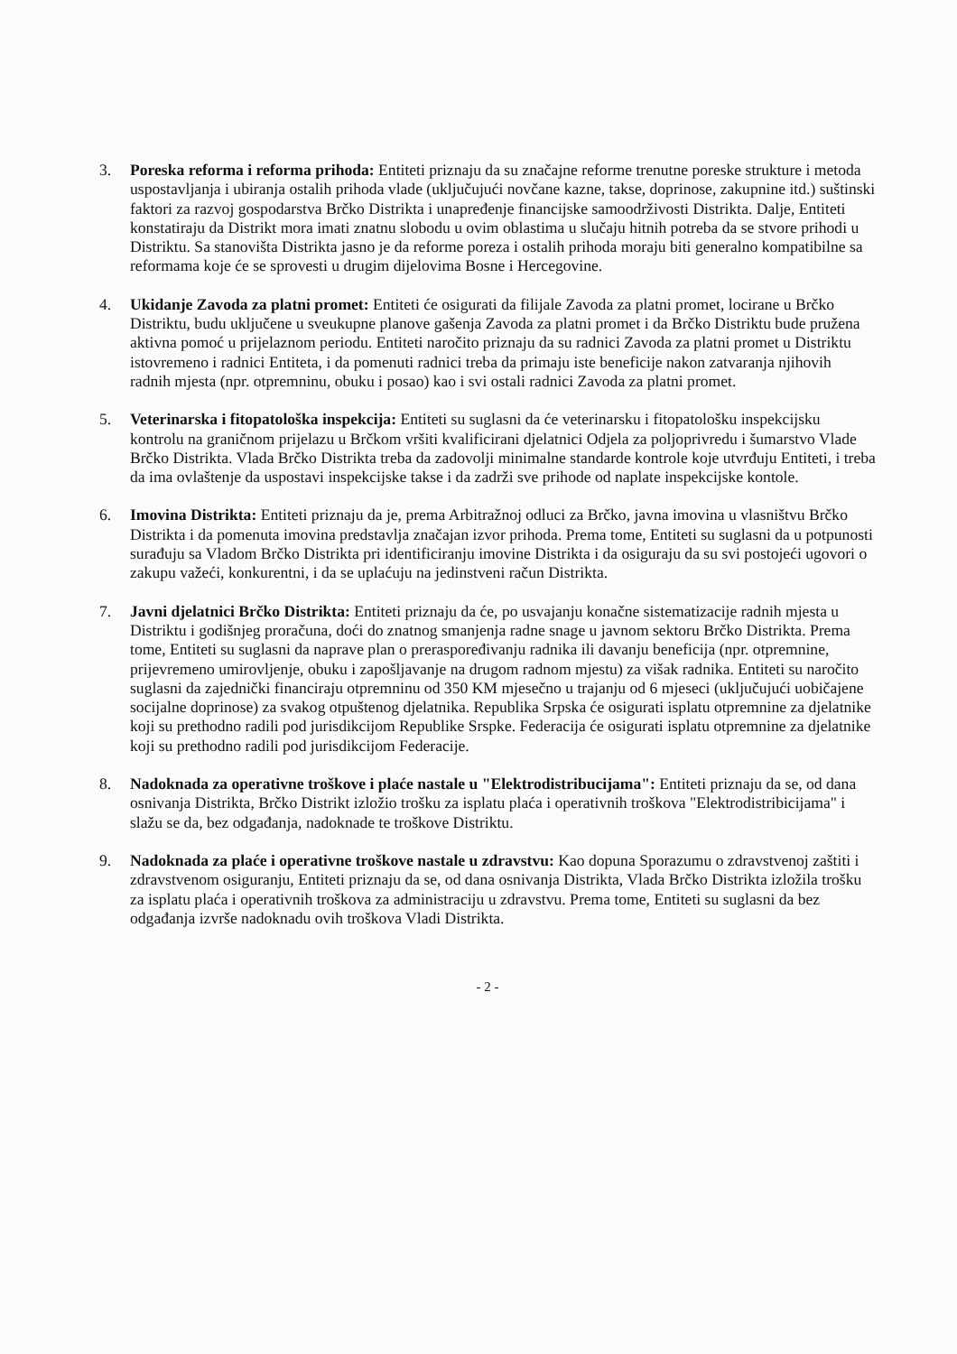3. Poreska reforma i reforma prihoda: Entiteti priznaju da su značajne reforme trenutne poreske strukture i metoda uspostavljanja i ubiranja ostalih prihoda vlade (uključujući novčane kazne, takse, doprinose, zakupnine itd.) suštinski faktori za razvoj gospodarstva Brčko Distrikta i unapređenje financijske samoodrživosti Distrikta. Dalje, Entiteti konstatiraju da Distrikt mora imati znatnu slobodu u ovim oblastima u slučaju hitnih potreba da se stvore prihodi u Distriktu. Sa stanovišta Distrikta jasno je da reforme poreza i ostalih prihoda moraju biti generalno kompatibilne sa reformama koje će se sprovesti u drugim dijelovima Bosne i Hercegovine.
4. Ukidanje Zavoda za platni promet: Entiteti će osigurati da filijale Zavoda za platni promet, locirane u Brčko Distriktu, budu uključene u sveukupne planove gašenja Zavoda za platni promet i da Brčko Distriktu bude pružena aktivna pomoć u prijelaznom periodu. Entiteti naročito priznaju da su radnici Zavoda za platni promet u Distriktu istovremeno i radnici Entiteta, i da pomenuti radnici treba da primaju iste beneficije nakon zatvaranja njihovih radnih mjesta (npr. otpremninu, obuku i posao) kao i svi ostali radnici Zavoda za platni promet.
5. Veterinarska i fitopatološka inspekcija: Entiteti su suglasni da će veterinarsku i fitopatološku inspekcijsku kontrolu na graničnom prijelazu u Brčkom vršiti kvalificirani djelatnici Odjela za poljoprivredu i šumarstvo Vlade Brčko Distrikta. Vlada Brčko Distrikta treba da zadovolji minimalne standarde kontrole koje utvrđuju Entiteti, i treba da ima ovlaštenje da uspostavi inspekcijske takse i da zadrži sve prihode od naplate inspekcijske kontole.
6. Imovina Distrikta: Entiteti priznaju da je, prema Arbitražnoj odluci za Brčko, javna imovina u vlasništvu Brčko Distrikta i da pomenuta imovina predstavlja značajan izvor prihoda. Prema tome, Entiteti su suglasni da u potpunosti surađuju sa Vladom Brčko Distrikta pri identificiranju imovine Distrikta i da osiguraju da su svi postojeći ugovori o zakupu važeći, konkurentni, i da se uplaćuju na jedinstveni račun Distrikta.
7. Javni djelatnici Brčko Distrikta: Entiteti priznaju da će, po usvajanju konačne sistematizacije radnih mjesta u Distriktu i godišnjeg proračuna, doći do znatnog smanjenja radne snage u javnom sektoru Brčko Distrikta. Prema tome, Entiteti su suglasni da naprave plan o preraspoređivanju radnika ili davanju beneficija (npr. otpremnine, prijevremeno umirovljenje, obuku i zapošljavanje na drugom radnom mjestu) za višak radnika. Entiteti su naročito suglasni da zajednički financiraju otpremninu od 350 KM mjesečno u trajanju od 6 mjeseci (uključujući uobičajene socijalne doprinose) za svakog otpuštenog djelatnika. Republika Srpska će osigurati isplatu otpremnine za djelatnike koji su prethodno radili pod jurisdikcijom Republike Srspke. Federacija će osigurati isplatu otpremnine za djelatnike koji su prethodno radili pod jurisdikcijom Federacije.
8. Nadoknada za operativne troškove i plaće nastale u "Elektrodistribucijama": Entiteti priznaju da se, od dana osnivanja Distrikta, Brčko Distrikt izložio trošku za isplatu plaća i operativnih troškova "Elektrodistribicijama" i slažu se da, bez odgađanja, nadoknade te troškove Distriktu.
9. Nadoknada za plaće i operativne troškove nastale u zdravstvu: Kao dopuna Sporazumu o zdravstvenoj zaštiti i zdravstvenom osiguranju, Entiteti priznaju da se, od dana osnivanja Distrikta, Vlada Brčko Distrikta izložila trošku za isplatu plaća i operativnih troškova za administraciju u zdravstvu. Prema tome, Entiteti su suglasni da bez odgađanja izvrše nadoknadu ovih troškova Vladi Distrikta.
- 2 -